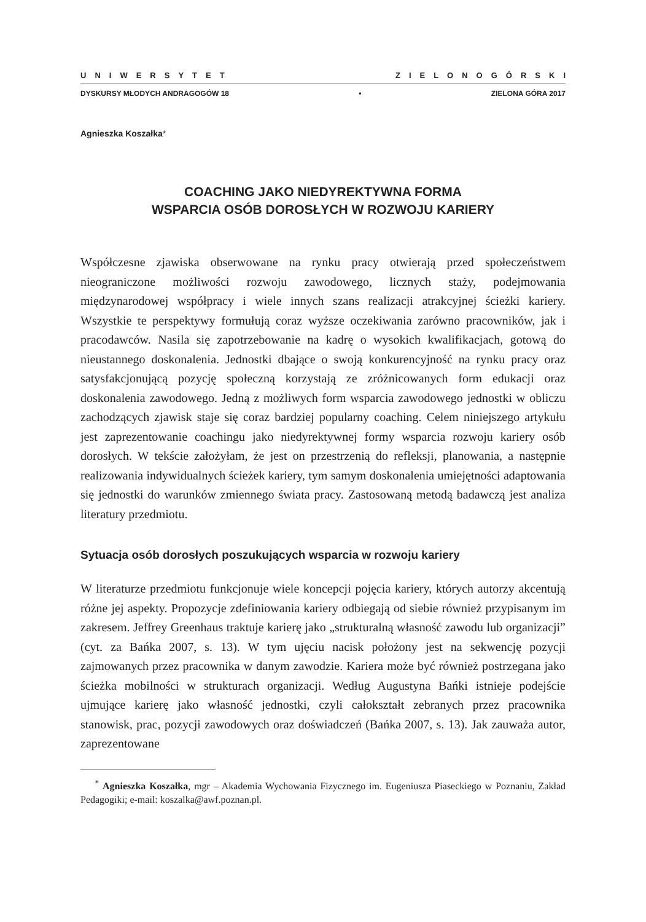UNIWERSYTET ZIELONOGÓRSKI
DYSKURSY MŁODYCH ANDRAGOGÓW 18 • ZIELONA GÓRA 2017
Agnieszka Koszałka*
COACHING JAKO NIEDYREKTYWNA FORMA
WSPARCIA OSÓB DOROSŁYCH W ROZWOJU KARIERY
Współczesne zjawiska obserwowane na rynku pracy otwierają przed społeczeństwem nieograniczone możliwości rozwoju zawodowego, licznych staży, podejmowania międzynarodowej współpracy i wiele innych szans realizacji atrakcyjnej ścieżki kariery. Wszystkie te perspektywy formułują coraz wyższe oczekiwania zarówno pracowników, jak i pracodawców. Nasila się zapotrzebowanie na kadrę o wysokich kwalifikacjach, gotową do nieustannego doskonalenia. Jednostki dbające o swoją konkurencyjność na rynku pracy oraz satysfakcjonującą pozycję społeczną korzystają ze zróżnicowanych form edukacji oraz doskonalenia zawodowego. Jedną z możliwych form wsparcia zawodowego jednostki w obliczu zachodzących zjawisk staje się coraz bardziej popularny coaching. Celem niniejszego artykułu jest zaprezentowanie coachingu jako niedyrektywnej formy wsparcia rozwoju kariery osób dorosłych. W tekście założyłam, że jest on przestrzenią do refleksji, planowania, a następnie realizowania indywidualnych ścieżek kariery, tym samym doskonalenia umiejętności adaptowania się jednostki do warunków zmiennego świata pracy. Zastosowaną metodą badawczą jest analiza literatury przedmiotu.
Sytuacja osób dorosłych poszukujących wsparcia w rozwoju kariery
W literaturze przedmiotu funkcjonuje wiele koncepcji pojęcia kariery, których autorzy akcentują różne jej aspekty. Propozycje zdefiniowania kariery odbiegają od siebie również przypisanym im zakresem. Jeffrey Greenhaus traktuje karierę jako „strukturalną własność zawodu lub organizacji” (cyt. za Bańka 2007, s. 13). W tym ujęciu nacisk położony jest na sekwencję pozycji zajmowanych przez pracownika w danym zawodzie. Kariera może być również postrzegana jako ścieżka mobilności w strukturach organizacji. Według Augustyna Bańki istnieje podejście ujmujące karierę jako własność jednostki, czyli całokształt zebranych przez pracownika stanowisk, prac, pozycji zawodowych oraz doświadczeń (Bańka 2007, s. 13). Jak zauważa autor, zaprezentowane
<sup>*</sup> Agnieszka Koszałka, mgr – Akademia Wychowania Fizycznego im. Eugeniusza Piaseckiego w Poznaniu, Zakład Pedagogiki; e-mail: koszalka@awf.poznan.pl.